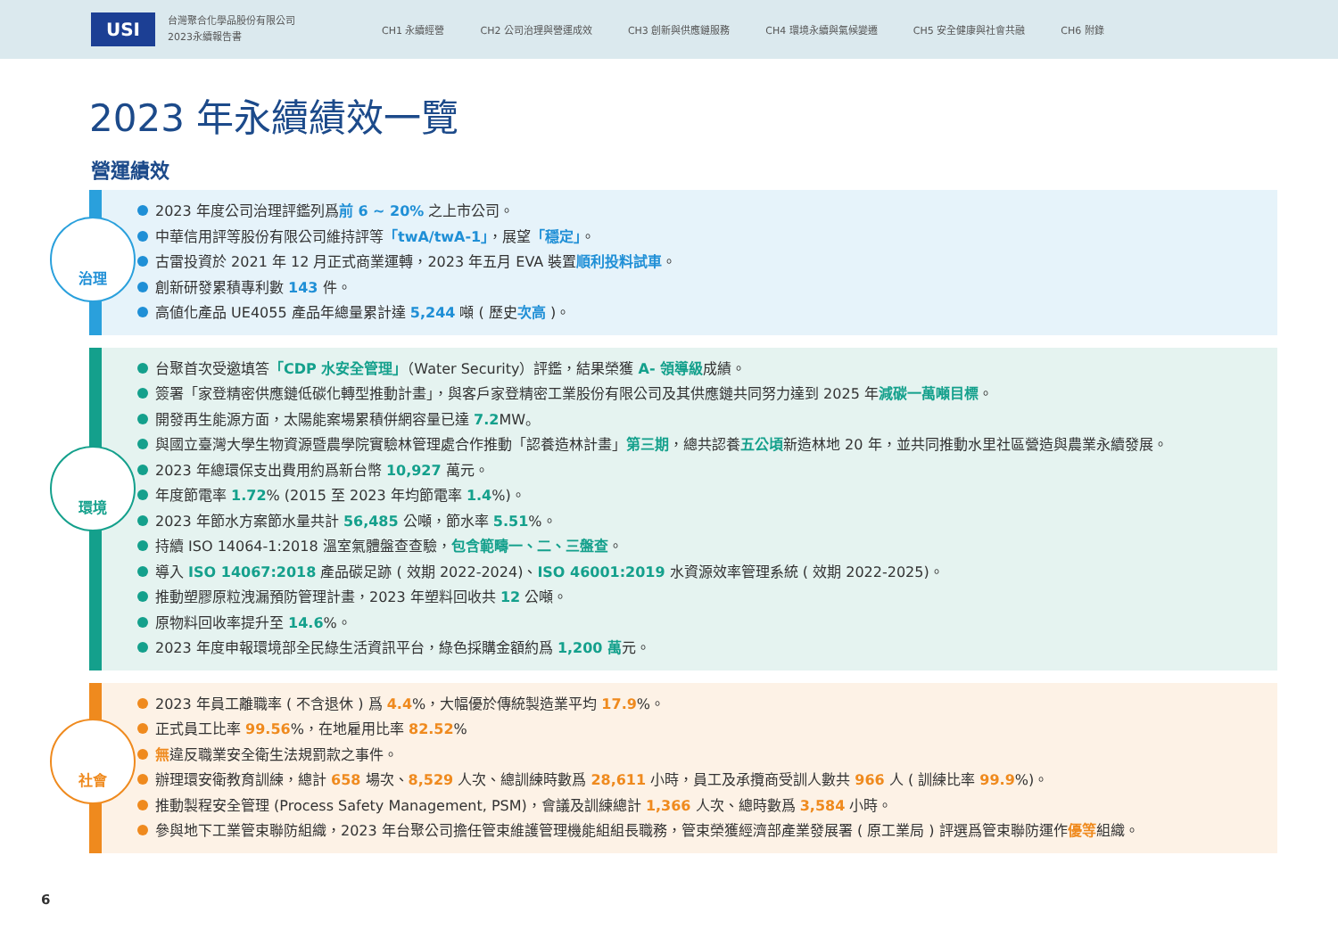USI
台灣聚合化學品股份有限公司
2023永續報告書
CH1 永續經營 CH2 公司治理與營運成效 CH3 創新與供應鏈服務 CH4 環境永續與氣候變遷 CH5 安全健康與社會共融 CH6 附錄
2023 年永續績效一覽
營運績效
治理
2023 年度公司治理評鑑列爲前 6 ~ 20% 之上市公司。
中華信用評等股份有限公司維持評等「twA/twA-1」，展望「穩定」。
古雷投資於 2021 年 12 月正式商業運轉，2023 年五月 EVA 裝置順利投料試車。
創新研發累積專利數 143 件。
高値化產品 UE4055 產品年總量累計達 5,244 噸 ( 歷史次高 )。
環境
台聚首次受邀填答「CDP 水安全管理」（Water Security）評鑑，結果榮獲 A- 領導級成績。
簽署「家登精密供應鏈低碳化轉型推動計畫」，與客戶家登精密工業股份有限公司及其供應鏈共同努力達到 2025 年減碳一萬噸目標。
開發再生能源方面，太陽能案場累積併網容量已達 7.2 MW。
與國立臺灣大學生物資源暨農學院實驗林管理處合作推動「認養造林計畫」第三期，總共認養五公頃新造林地 20 年，並共同推動水里社區營造與農業永續發展。
2023 年總環保支出費用約爲新台幣 10,927 萬元。
年度節電率 1.72% (2015 至 2023 年均節電率 1.4%)。
2023 年節水方案節水量共計 56,485 公噸，節水率 5.51%。
持續 ISO 14064-1:2018 溫室氣體盤查查驗，包含範疇一、二、三盤查。
導入 ISO 14067:2018 產品碳足跡 ( 效期 2022-2024)、ISO 46001:2019 水資源效率管理系統 ( 效期 2022-2025)。
推動塑膠原粒洩漏預防管理計畫，2023 年塑料回收共 12 公噸。
原物料回收率提升至 14.6%。
2023 年度申報環境部全民綠生活資訊平台，綠色採購金額約爲 1,200 萬元。
社會
2023 年員工離職率 ( 不含退休 ) 爲 4.4%，大幅優於傳統製造業平均 17.9%。
正式員工比率 99.56%，在地雇用比率 82.52%
無違反職業安全衛生法規罰款之事件。
辦理環安衛教育訓練，總計 658 場次、8,529 人次、總訓練時數爲 28,611 小時，員工及承攬商受訓人數共 966 人 ( 訓練比率 99.9%)。
推動製程安全管理 (Process Safety Management, PSM)，會議及訓練總計 1,366 人次、總時數爲 3,584 小時。
參與地下工業管束聯防組織，2023 年台聚公司擔任管束維護管理機能組組長職務，管束榮獲經濟部產業發展署 ( 原工業局 ) 評選爲管束聯防運作優等組織。
6